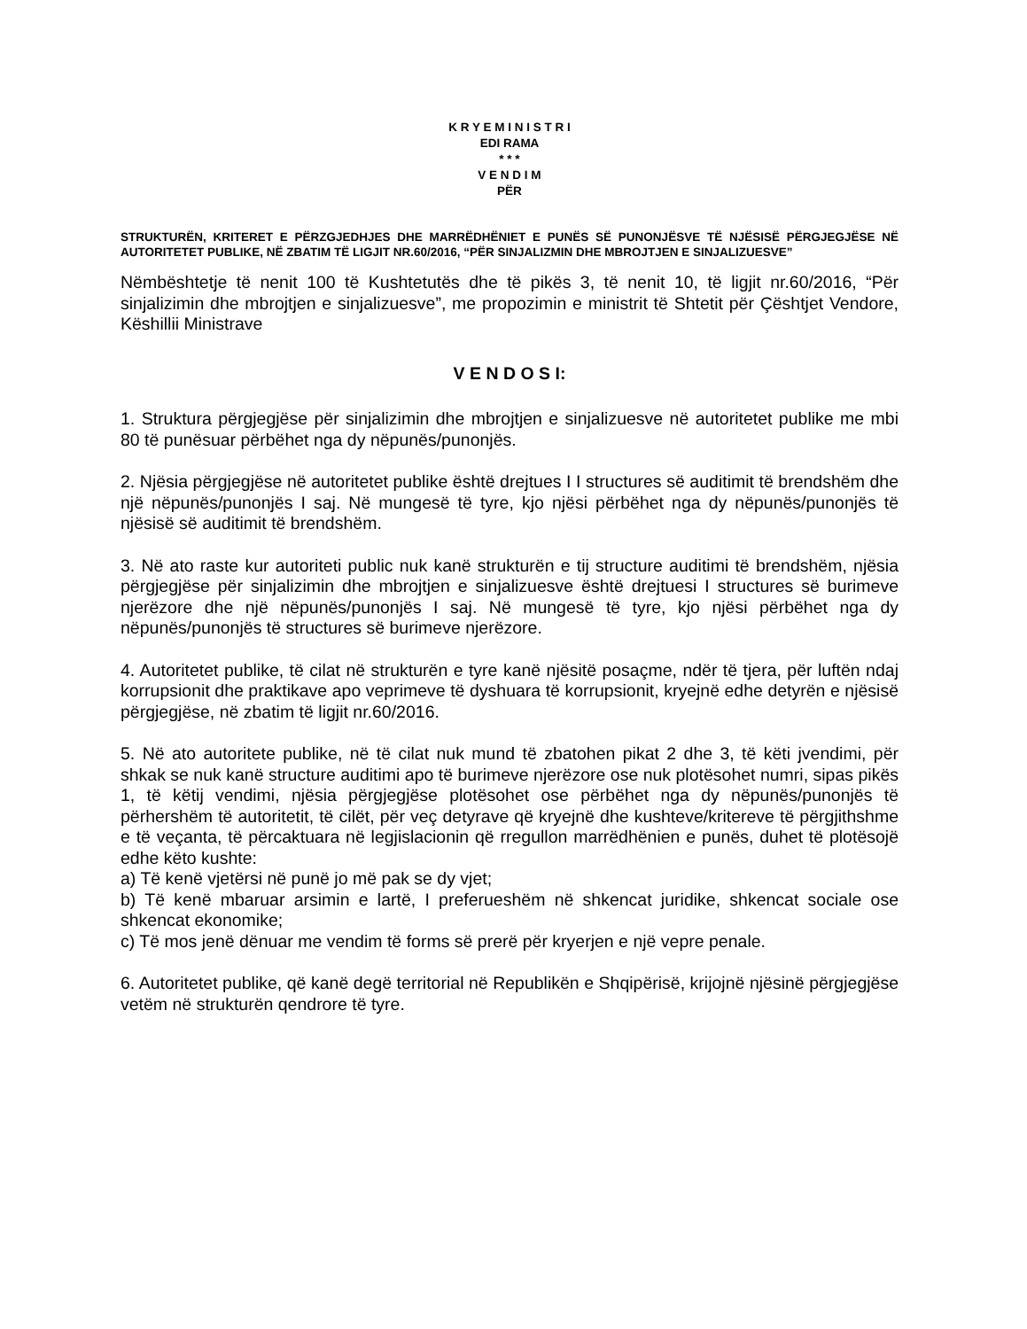K R Y E M I N I S T R I
EDI RAMA
* * *
V E N D I M
PËR
STRUKTURËN, KRITERET E PËRZGJEDHJES DHE MARRËDHËNIET E PUNËS SË PUNONJËSVE TË NJËSISË PËRGJEGJËSE NË AUTORITETET PUBLIKE, NË ZBATIM TË LIGJIT NR.60/2016, “PËR SINJALIZMIN DHE MBROJTJEN E SINJALIZUESVE”
Nëmbështetje të nenit 100 të Kushtetutës dhe të pikës 3, të nenit 10, të ligjit nr.60/2016, “Për sinjalizimin dhe mbrojtjen e sinjalizuesve”, me propozimin e ministrit të Shtetit për Çështjet Vendore, Këshillii Ministrave
V E N D O S I:
1. Struktura përgjegjëse për sinjalizimin dhe mbrojtjen e sinjalizuesve në autoritetet publike me mbi 80 të punësuar përbëhet nga dy nëpunës/punonjës.
2. Njësia përgjegjëse në autoritetet publike është drejtues I I structures së auditimit të brendshëm dhe një nëpunës/punonjës I saj. Në mungesë të tyre, kjo njësi përbëhet nga dy nëpunës/punonjës të njësisë së auditimit të brendshëm.
3. Në ato raste kur autoriteti public nuk kanë strukturën e tij structure auditimi të brendshëm, njësia përgjegjëse për sinjalizimin dhe mbrojtjen e sinjalizuesve është drejtuesi I structures së burimeve njerëzore dhe një nëpunës/punonjës I saj. Në mungesë të tyre, kjo njësi përbëhet nga dy nëpunës/punonjës të structures së burimeve njerëzore.
4. Autoritetet publike, të cilat në strukturën e tyre kanë njësitë posaçme, ndër të tjera, për luftën ndaj korrupsionit dhe praktikave apo veprimeve të dyshuara të korrupsionit, kryejnë edhe detyrën e njësisë përgjegjëse, në zbatim të ligjit nr.60/2016.
5. Në ato autoritete publike, në të cilat nuk mund të zbatohen pikat 2 dhe 3, të këti jvendimi, për shkak se nuk kanë structure auditimi apo të burimeve njerëzore ose nuk plotësohet numri, sipas pikës 1, të këtij vendimi, njësia përgjegjëse plotësohet ose përbëhet nga dy nëpunës/punonjës të përhershëm të autoritetit, të cilët, për veç detyrave që kryejnë dhe kushteve/kritereve të përgjithshme e të veçanta, të përcaktuara në legjislacionin që rregullon marrëdhënien e punës, duhet të plotësojë edhe këto kushte:
a) Të kenë vjetërsi në punë jo më pak se dy vjet;
b) Të kenë mbaruar arsimin e lartë, I preferueshëm në shkencat juridike, shkencat sociale ose shkencat ekonomike;
c) Të mos jenë dënuar me vendim të forms së prerë për kryerjen e një vepre penale.
6. Autoritetet publike, që kanë degë territorial në Republikën e Shqipërisë, krijojnë njësinë përgjegjëse vetëm në strukturën qendrore të tyre.